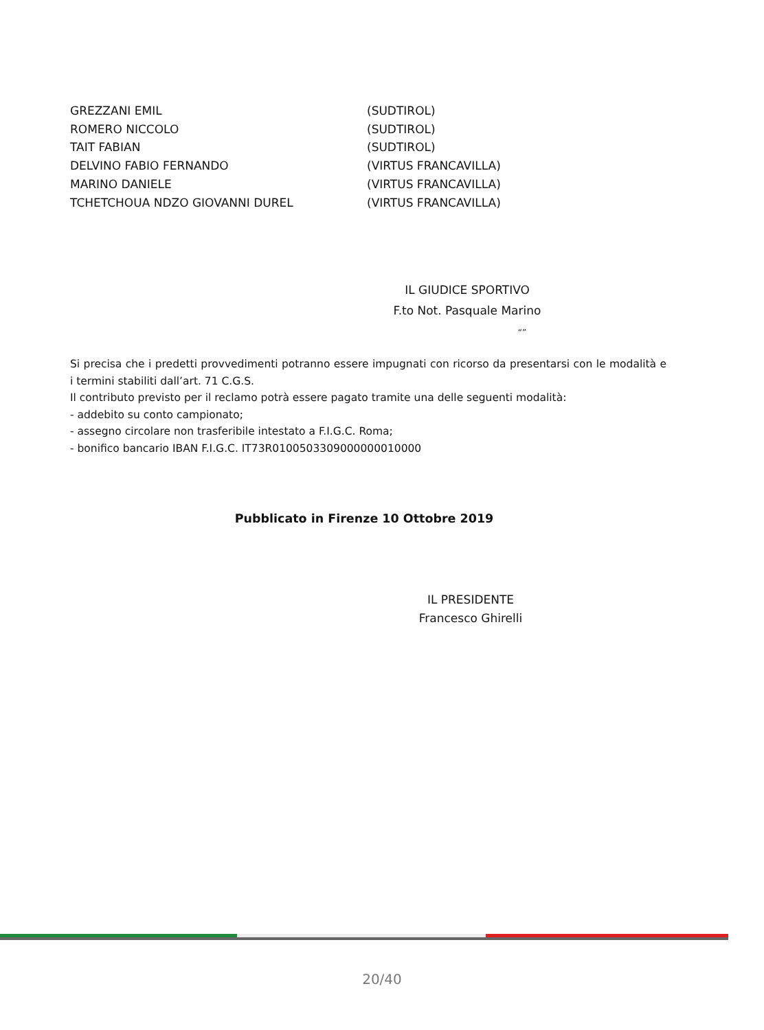GREZZANI EMIL (SUDTIROL)
ROMERO NICCOLO (SUDTIROL)
TAIT FABIAN (SUDTIROL)
DELVINO FABIO FERNANDO (VIRTUS FRANCAVILLA)
MARINO DANIELE (VIRTUS FRANCAVILLA)
TCHETCHOUA NDZO GIOVANNI DUREL (VIRTUS FRANCAVILLA)
IL GIUDICE SPORTIVO
F.to Not. Pasquale Marino
“”
Si precisa che i predetti provvedimenti potranno essere impugnati con ricorso da presentarsi con le modalità e i termini stabiliti dall’art. 71 C.G.S.
Il contributo previsto per il reclamo potrà essere pagato tramite una delle seguenti modalità:
- addebito su conto campionato;
- assegno circolare non trasferibile intestato a F.I.G.C. Roma;
- bonifico bancario IBAN F.I.G.C. IT73R0100503309000000010000
Pubblicato in Firenze 10 Ottobre 2019
IL PRESIDENTE
Francesco Ghirelli
20/40